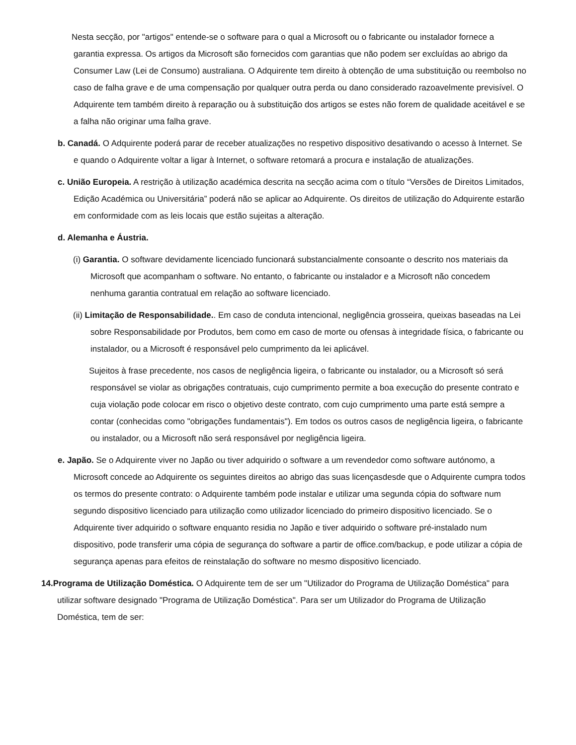Nesta secção, por "artigos" entende-se o software para o qual a Microsoft ou o fabricante ou instalador fornece a garantia expressa. Os artigos da Microsoft são fornecidos com garantias que não podem ser excluídas ao abrigo da Consumer Law (Lei de Consumo) australiana. O Adquirente tem direito à obtenção de uma substituição ou reembolso no caso de falha grave e de uma compensação por qualquer outra perda ou dano considerado razoavelmente previsível. O Adquirente tem também direito à reparação ou à substituição dos artigos se estes não forem de qualidade aceitável e se a falha não originar uma falha grave.
b. Canadá. O Adquirente poderá parar de receber atualizações no respetivo dispositivo desativando o acesso à Internet. Se e quando o Adquirente voltar a ligar à Internet, o software retomará a procura e instalação de atualizações.
c. União Europeia. A restrição à utilização académica descrita na secção acima com o título “Versões de Direitos Limitados, Edição Académica ou Universitária” poderá não se aplicar ao Adquirente. Os direitos de utilização do Adquirente estarão em conformidade com as leis locais que estão sujeitas a alteração.
d. Alemanha e Áustria.
(i) Garantia. O software devidamente licenciado funcionará substancialmente consoante o descrito nos materiais da Microsoft que acompanham o software. No entanto, o fabricante ou instalador e a Microsoft não concedem nenhuma garantia contratual em relação ao software licenciado.
(ii) Limitação de Responsabilidade.. Em caso de conduta intencional, negligência grosseira, queixas baseadas na Lei sobre Responsabilidade por Produtos, bem como em caso de morte ou ofensas à integridade física, o fabricante ou instalador, ou a Microsoft é responsável pelo cumprimento da lei aplicável.
Sujeitos à frase precedente, nos casos de negligência ligeira, o fabricante ou instalador, ou a Microsoft só será responsável se violar as obrigações contratuais, cujo cumprimento permite a boa execução do presente contrato e cuja violação pode colocar em risco o objetivo deste contrato, com cujo cumprimento uma parte está sempre a contar (conhecidas como "obrigações fundamentais"). Em todos os outros casos de negligência ligeira, o fabricante ou instalador, ou a Microsoft não será responsável por negligência ligeira.
e. Japão. Se o Adquirente viver no Japão ou tiver adquirido o software a um revendedor como software autónomo, a Microsoft concede ao Adquirente os seguintes direitos ao abrigo das suas licençasdesde que o Adquirente cumpra todos os termos do presente contrato: o Adquirente também pode instalar e utilizar uma segunda cópia do software num segundo dispositivo licenciado para utilização como utilizador licenciado do primeiro dispositivo licenciado. Se o Adquirente tiver adquirido o software enquanto residia no Japão e tiver adquirido o software pré-instalado num dispositivo, pode transferir uma cópia de segurança do software a partir de office.com/backup, e pode utilizar a cópia de segurança apenas para efeitos de reinstalação do software no mesmo dispositivo licenciado.
14.Programa de Utilização Doméstica. O Adquirente tem de ser um "Utilizador do Programa de Utilização Doméstica" para utilizar software designado "Programa de Utilização Doméstica". Para ser um Utilizador do Programa de Utilização Doméstica, tem de ser: